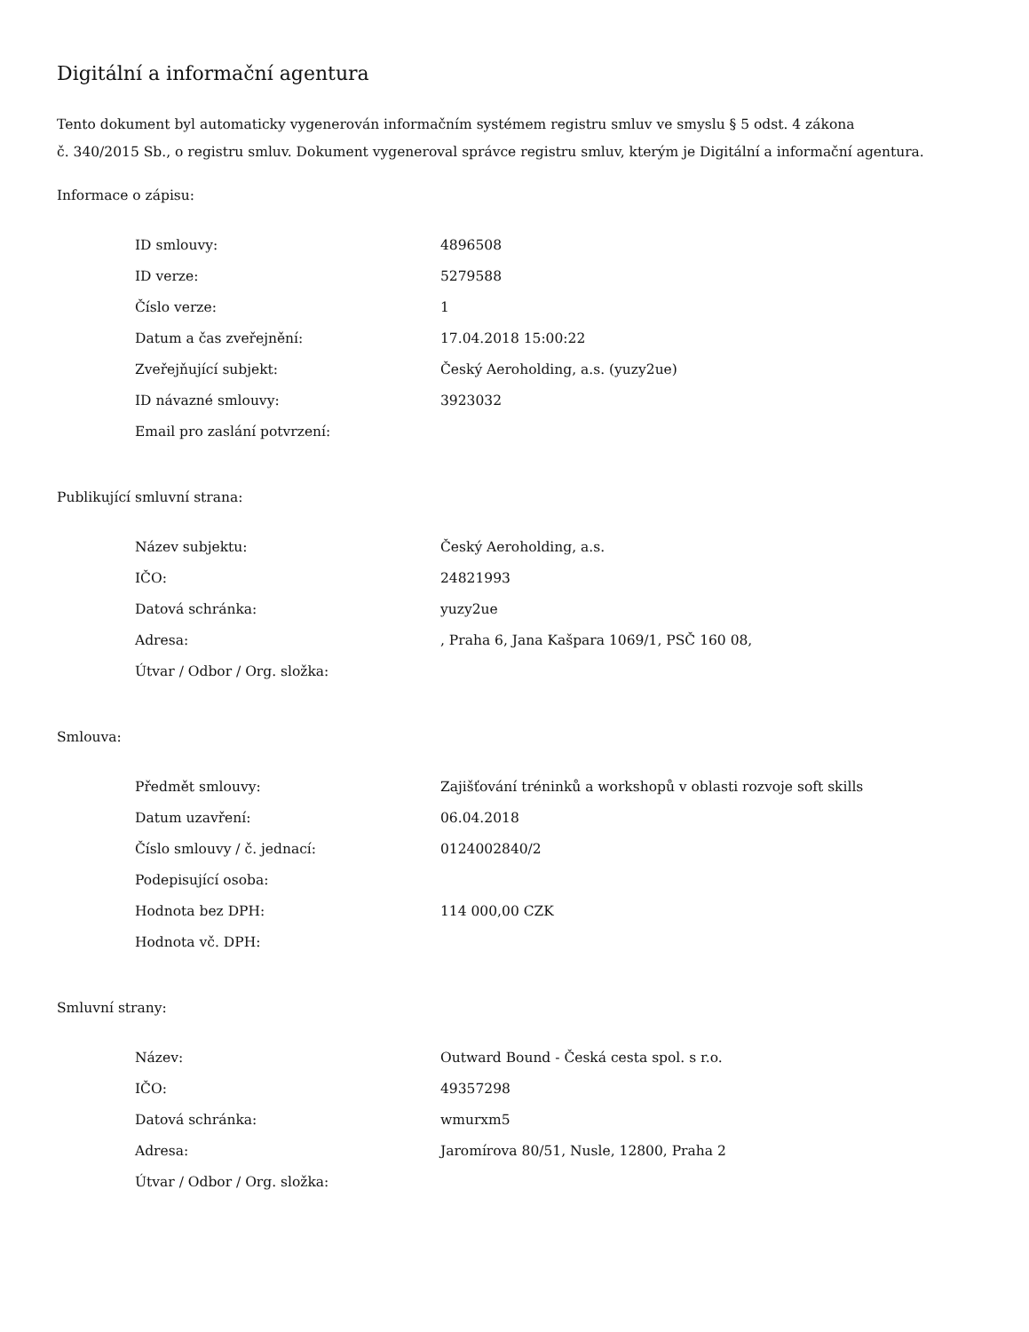Digitální a informační agentura
Tento dokument byl automaticky vygenerován informačním systémem registru smluv ve smyslu § 5 odst. 4 zákona
č. 340/2015 Sb., o registru smluv. Dokument vygeneroval správce registru smluv, kterým je Digitální a informační agentura.
Informace o zápisu:
| ID smlouvy: | 4896508 |
| ID verze: | 5279588 |
| Číslo verze: | 1 |
| Datum a čas zveřejnění: | 17.04.2018 15:00:22 |
| Zveřejňující subjekt: | Český Aeroholding, a.s. (yuzy2ue) |
| ID návazné smlouvy: | 3923032 |
| Email pro zaslání potvrzení: | |
Publikující smluvní strana:
| Název subjektu: | Český Aeroholding, a.s. |
| IČO: | 24821993 |
| Datová schránka: | yuzy2ue |
| Adresa: | , Praha 6, Jana Kašpara 1069/1, PSČ 160 08, |
| Útvar / Odbor / Org. složka: | |
Smlouva:
| Předmět smlouvy: | Zajišťování tréninků a workshopů v oblasti rozvoje soft skills |
| Datum uzavření: | 06.04.2018 |
| Číslo smlouvy / č. jednací: | 0124002840/2 |
| Podepisující osoba: | |
| Hodnota bez DPH: | 114 000,00 CZK |
| Hodnota vč. DPH: | |
Smluvní strany:
| Název: | Outward Bound - Česká cesta spol. s r.o. |
| IČO: | 49357298 |
| Datová schránka: | wmurxm5 |
| Adresa: | Jaromírova 80/51, Nusle, 12800, Praha 2 |
| Útvar / Odbor / Org. složka: | |